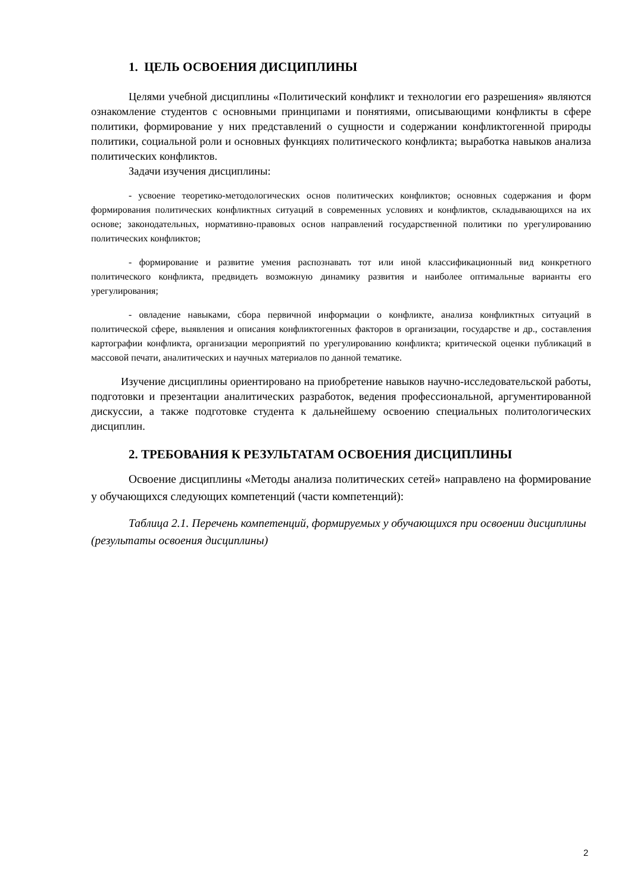1. ЦЕЛЬ ОСВОЕНИЯ ДИСЦИПЛИНЫ
Целями учебной дисциплины «Политический конфликт и технологии его разрешения» являются ознакомление студентов с основными принципами и понятиями, описывающими конфликты в сфере политики, формирование у них представлений о сущности и содержании конфликтогенной природы политики, социальной роли и основных функциях политического конфликта; выработка навыков анализа политических конфликтов.
Задачи изучения дисциплины:
- усвоение теоретико-методологических основ политических конфликтов; основных содержания и форм формирования политических конфликтных ситуаций в современных условиях и конфликтов, складывающихся на их основе; законодательных, нормативно-правовых основ направлений государственной политики по урегулированию политических конфликтов;
- формирование и развитие умения распознавать тот или иной классификационный вид конкретного политического конфликта, предвидеть возможную динамику развития и наиболее оптимальные варианты его урегулирования;
- овладение навыками, сбора первичной информации о конфликте, анализа конфликтных ситуаций в политической сфере, выявления и описания конфликтогенных факторов в организации, государстве и др., составления картографии конфликта, организации мероприятий по урегулированию конфликта; критической оценки публикаций в массовой печати, аналитических и научных материалов по данной тематике.
Изучение дисциплины ориентировано на приобретение навыков научно-исследовательской работы, подготовки и презентации аналитических разработок, ведения профессиональной, аргументированной дискуссии, а также подготовке студента к дальнейшему освоению специальных политологических дисциплин.
2. ТРЕБОВАНИЯ К РЕЗУЛЬТАТАМ ОСВОЕНИЯ ДИСЦИПЛИНЫ
Освоение дисциплины «Методы анализа политических сетей» направлено на формирование у обучающихся следующих компетенций (части компетенций):
Таблица 2.1. Перечень компетенций, формируемых у обучающихся при освоении дисциплины (результаты освоения дисциплины)
2